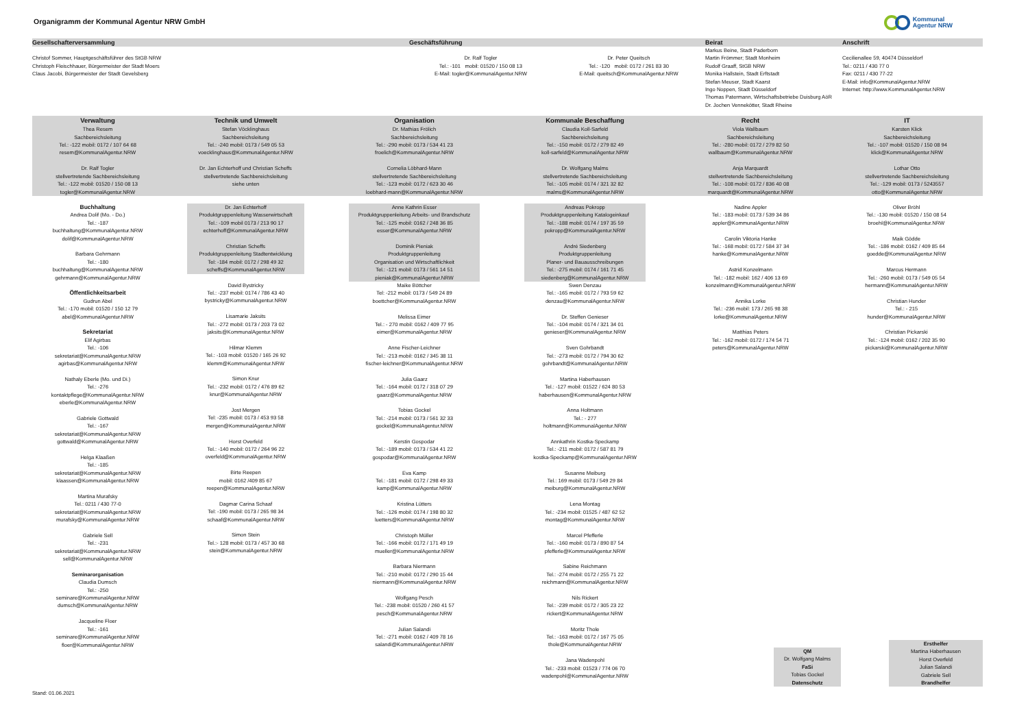Organigramm der Kommunal Agentur NRW GmbH
Kommunal
Agentur NRW
| Gesellschafterversammlung | Geschäftsführung | | Beirat | Anschrift |
| --- | --- | --- | --- | --- |
| Christof Sommer, Hauptgeschäftsführer des StGB NRW Christoph Fleischhauer, Bürgermeister der Stadt Moers Claus Jacobi, Bürgermeister der Stadt Gevelsberg | Dr. Ralf Togler Tel.: -101 mobil: 01520 / 150 08 13 E-Mail: togler@KommunalAgentur.NRW | Dr. Peter Queitsch Tel.: -120 mobil: 0172 / 261 83 30 E-Mail: queitsch@KommunalAgentur.NRW | Markus Beine, Stadt Paderborn Martin Frömmer; Stadt Monheim Rudolf Graaff, StGB NRW Monika Hallstein, Stadt Erftstadt Stefan Meuser, Stadt Kaarst Ingo Noppen, Stadt Düsseldorf Thomas Patermann, Wirtschaftsbetriebe Duisburg AöR Dr. Jochen Vennekötter, Stadt Rheine | Cecilienallee 59, 40474 Düsseldorf Tel.: 0211 / 430 77 0 Fax: 0211 / 430 77-22 E-Mail: info@KommunalAgentur.NRW Internet: http://www.KommunalAgentur.NRW |
| Verwaltung | Technik und Umwelt | Organisation | Kommunale Beschaffung | Recht | IT |
| --- | --- | --- | --- | --- | --- |
| Thea Resem Sachbereichsleitung Tel.: -122 mobil: 0172 / 107 64 68 resem@KommunalAgentur.NRW Dr. Ralf Togler stellvertretende Sachbereichsleitung Tel.: -122 mobil: 01520 / 150 08 13 togler@KommunalAgentur.NRW | Stefan Vöcklinghaus Sachbereichsleitung Tel.: -240 mobil: 0173 / 549 05 53 voecklinghaus@KommunalAgentur.NRW Dr. Jan Echterhoff und Christian Scheffs stellvertretende Sachbereichsleitung siehe unten | Dr. Mathias Frölich Sachbereichsleitung Tel.: -290 mobil: 0173 / 534 41 23 froelich@KommunalAgentur.NRW Cornelia Löbhard-Mann stellvertretende Sachbereichsleitung Tel.: -123 mobil: 0172 / 623 30 46 loebhard-mann@KommunalAgentur.NRW | Claudia Koll-Sarfeld Sachbereichsleitung Tel.: -150 mobil: 0172 / 279 82 49 koll-sarfeld@KommunalAgentur.NRW Dr. Wolfgang Malms stellvertretende Sachbereichsleitung Tel.: -105 mobil: 0174 / 321 32 82 malms@KommunalAgentur.NRW | Viola Wallbaum Sachbereichsleitung Tel.: -280 mobil: 0172 / 279 82 50 wallbaum@KommunalAgentur.NRW Anja Marquardt stellvertretende Sachbereichsleitung Tel.: -108 mobil: 0172 / 836 40 08 marquardt@KommunalAgentur.NRW | Karsten Klick Sachbereichsleitung Tel.: -107 mobil: 01520 / 150 08 94 klick@KommunalAgentur.NRW Lothar Otto stellvertretende Sachbereichsleitung Tel.: -129 mobil: 0173 / 5243557 otto@KommunalAgentur.NRW |
Buchhaltung
Andrea Dolif (Mo. - Do.)
Tel.: -187
buchhaltung@KommunalAgentur.NRW
dolif@KommunalAgentur.NRW
Barbara Gehrmann
Tel.: -180
buchhaltung@KommunalAgentur.NRW
gehrmann@KommunalAgentur.NRW
Öffentlichkeitsarbeit
Gudrun Abel
Tel.: -170 mobil: 01520 / 150 12 79
abel@KommunalAgentur.NRW
Sekretariat
Elif Agirbas
Tel.: -106
sekretariat@KommunalAgentur.NRW
agirbas@KommunalAgentur.NRW
Nathaly Eberle (Mo. und Di.)
Tel.: -276
kontaktpflege@KommunalAgentur.NRW
eberle@KommunalAgentur.NRW
Gabriele Gottwald
Tel.: -167
sekretariat@KommunalAgentur.NRW
gottwald@KommunalAgentur.NRW
Helga Klaaßen
Tel.: -185
sekretariat@KommunalAgentur.NRW
klaassen@KommunalAgentur.NRW
Martina Murafsky
Tel.: 0211 / 430 77-0
sekretariat@KommunalAgentur.NRW
murafsky@KommunalAgentur.NRW
Gabriele Sell
Tel.: -231
sekretariat@KommunalAgentur.NRW
sell@KommunalAgentur.NRW
Seminarorganisation
Claudia Dumsch
Tel.: -250
seminare@KommunalAgentur.NRW
dumsch@KommunalAgentur.NRW
Jacqueline Floer
Tel.: -161
seminare@KommunalAgentur.NRW
floer@KommunalAgentur.NRW
Dr. Jan Echterhoff
Produktgruppenleitung Wasserwirtschaft
Tel.: -109 mobil 0173 / 213 90 17
echterhoff@KommunalAgentur.NRW
Christian Scheffs
Produktgruppenleitung Stadtentwicklung
Tel: -184 mobil: 0172 / 298 49 32
scheffs@KommunalAgentur.NRW
David Bystricky
Tel.: -237 mobil: 0174 / 786 43 40
bystricky@KommunalAgentur.NRW
Lisamarie Jaksits
Tel.: -272 mobil: 0173 / 203 73 02
jaksits@KommunalAgentur.NRW
Hilmar Klemm
Tel.: -103 mobil: 01520 / 165 26 92
klemm@KommunalAgentur.NRW
Simon Knur
Tel.: -232 mobil: 0172 / 476 89 62
knur@KommunalAgentur.NRW
Jost Mergen
Tel: -235 mobil: 0173 / 453 93 58
mergen@KommunalAgentur.NRW
Horst Overfeld
Tel.: -140 mobil: 0172 / 264 96 22
overfeld@KommunalAgentur.NRW
Birte Reepen
mobil: 0162 /409 85 67
reepen@KommunalAgentur.NRW
Dagmar Carina Schaaf
Tel: -190 mobil: 0173 / 265 98 34
schaaf@KommunalAgentur.NRW
Simon Stein
Tel.:- 128 mobil: 0173 / 457 30 68
stein@KommunalAgentur.NRW
Anne Kathrin Esser
Produktgruppenleitung Arbeits- und Brandschutz
Tel.: -125 mobil: 0162 / 248 36 85
esser@KommunalAgentur.NRW
Dominik Pieniak
Produktgruppenleitung
Organisation und Wirtschaftlichkeit
Tel.: -121 mobil: 0173 / 561 14 51
pieniak@KommunalAgentur.NRW
Maike Böttcher
Tel: -212 mobil: 0173 / 549 24 89
boettcher@KommunalAgentur.NRW
Melissa Eimer
Tel.: - 270 mobil: 0162 / 409 77 95
eimer@KommunalAgentur.NRW
Anne Fischer-Leichner
Tel.: -213 mobil: 0162 / 345 38 11
fischer-leichner@KommunalAgentur.NRW
Julia Gaarz
Tel.: -164 mobil: 0172 / 318 07 29
gaarz@KommunalAgentur.NRW
Tobias Gockel
Tel.: -214 mobil: 0173 / 561 32 33
gockel@KommunalAgentur.NRW
Kerstin Gospodar
Tel.: -189 mobil: 0173 / 534 41 22
gospodar@KommunalAgentur.NRW
Eva Kamp
Tel.: -181 mobil: 0172 / 298 49 33
kamp@KommunalAgentur.NRW
Kristina Lütters
Tel.: -126 mobil: 0174 / 198 80 32
luetters@KommunalAgentur.NRW
Christoph Müller
Tel.: -166 mobil: 0172 / 171 49 19
mueller@KommunalAgentur.NRW
Barbara Niermann
Tel.: -210 mobil: 0172 / 290 15 44
niermann@KommunalAgentur.NRW
Wolfgang Pesch
Tel.: -238 mobil: 01520 / 260 41 57
pesch@KommunalAgentur.NRW
Julian Salandi
Tel.: -271 mobil: 0162 / 409 78 16
salandi@KommunalAgentur.NRW
Andreas Pokropp
Produktgruppenleitung Katalogeinkauf
Tel.: -188 mobil: 0174 / 197 35 59
pokropp@KommunalAgentur.NRW
André Siedenberg
Produktgruppenleitung
Planer- und Bauausschreibungen
Tel.: -275 mobil: 0174 / 161 71 45
siedenberg@KommunalAgentur.NRW
Swen Denzau
Tel.: -165 mobil: 0172 / 793 59 62
denzau@KommunalAgentur.NRW
Dr. Steffen Genieser
Tel.: -104 mobil: 0174 / 321 34 01
genieser@KommunalAgentur.NRW
Sven Gohrbandt
Tel.: -273 mobil: 0172 / 794 30 62
gohrbandt@KommunalAgentur.NRW
Martina Haberhausen
Tel.: -127 mobil: 01522 / 624 80 53
haberhausen@KommunalAgentur.NRW
Anna Holtmann
Tel.: - 277
holtmann@KommunalAgentur.NRW
Annkathrin Kostka-Speckamp
Tel.: -211 mobil: 0172 / 587 81 79
kostka-Speckamp@KommunalAgentur.NRW
Susanne Meiburg
Tel.: 169 mobil: 0173 / 549 29 84
meiburg@KommunalAgentur.NRW
Lena Montag
Tel.: -234 mobil: 01525 / 487 62 52
montag@KommunalAgentur.NRW
Marcel Pfefferle
Tel.: -160 mobil: 0173 / 890 87 54
pfefferle@KommunalAgentur.NRW
Sabine Reichmann
Tel.: -274 mobil: 0172 / 255 71 22
reichmann@KommunalAgentur.NRW
Nils Rickert
Tel.: -239 mobil: 0172 / 305 23 22
rickert@KommunalAgentur.NRW
Moritz Thole
Tel.: -163 mobil: 0172 / 167 75 05
thole@KommunalAgentur.NRW
Jana Wadenpohl
Tel.: -233 mobil: 01523 / 774 06 70
wadenpohl@KommunalAgentur.NRW
Nadine Appler
Tel.: -183 mobil: 0173 / 539 34 86
appler@KommunalAgentur.NRW
Carolin Viktoria Hanke
Tel.: -168 mobil: 0172 / 584 37 34
hanke@KommunalAgentur.NRW
Astrid Konzelmann
Tel.: -182 mobil: 162 / 406 13 69
konzelmann@KommunalAgentur.NRW
Annika Lorke
Tel.: -236 mobil: 173 / 265 98 38
lorke@KommunalAgentur.NRW
Matthias Peters
Tel.: -162 mobil: 0172 / 174 54 71
peters@KommunalAgentur.NRW
Oliver Bröhl
Tel.: -130 mobil: 01520 / 150 08 54
broehl@KommunalAgentur.NRW
Maik Gödde
Tel.: -186 mobil: 0162 / 409 85 64
goedde@KommunalAgentur.NRW
Marcus Hermann
Tel.: -260 mobil: 0173 / 549 05 54
hermann@KommunalAgentur.NRW
Christian Hunder
Tel.: - 215
hunder@KommunalAgentur.NRW
Christian Pickarski
Tel.: -124 mobil: 0162 / 202 35 90
pickarski@KommunalAgentur.NRW
QM
Dr. Wolfgang Malms
FaSi
Tobias Gockel
Datenschutz
Ersthelfer
Martina Haberhausen
Horst Overfeld
Julian Salandi
Gabriele Sell
Brandhelfer
Stand: 01.06.2021